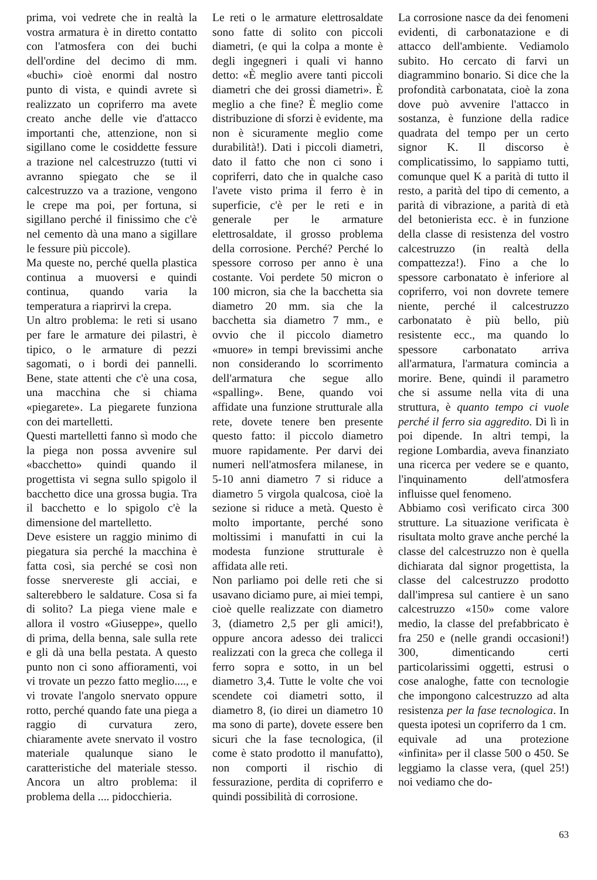prima, voi vedrete che in realtà la vostra armatura è in diretto contatto con l'atmosfera con dei buchi dell'ordine del decimo di mm. «buchi» cioè enormi dal nostro punto di vista, e quindi avrete sì realizzato un copriferro ma avete creato anche delle vie d'attacco importanti che, attenzione, non si sigillano come le cosiddette fessure a trazione nel calcestruzzo (tutti vi avranno spiegato che se il calcestruzzo va a trazione, vengono le crepe ma poi, per fortuna, si sigillano perché il finissimo che c'è nel cemento dà una mano a sigillare le fessure più piccole).
Ma queste no, perché quella plastica continua a muoversi e quindi continua, quando varia la temperatura a riaprirvi la crepa.
Un altro problema: le reti si usano per fare le armature dei pilastri, è tipico, o le armature di pezzi sagomati, o i bordi dei pannelli. Bene, state attenti che c'è una cosa, una macchina che si chiama «piegarete». La piegarete funziona con dei martelletti.
Questi martelletti fanno sì modo che la piega non possa avvenire sul «bacchetto» quindi quando il progettista vi segna sullo spigolo il bacchetto dice una grossa bugia. Tra il bacchetto e lo spigolo c'è la dimensione del martelletto.
Deve esistere un raggio minimo di piegatura sia perché la macchina è fatta così, sia perché se così non fosse snervereste gli acciai, e salterebbero le saldature. Cosa si fa di solito? La piega viene male e allora il vostro «Giuseppe», quello di prima, della benna, sale sulla rete e gli dà una bella pestata. A questo punto non ci sono affioramenti, voi vi trovate un pezzo fatto meglio...., e vi trovate l'angolo snervato oppure rotto, perché quando fate una piega a raggio di curvatura zero, chiaramente avete snervato il vostro materiale qualunque siano le caratteristiche del materiale stesso. Ancora un altro problema: il problema della .... pidocchieria.
Le reti o le armature elettrosaldate sono fatte di solito con piccoli diametri, (e qui la colpa a monte è degli ingegneri i quali vi hanno detto: «È meglio avere tanti piccoli diametri che dei grossi diametri». È meglio a che fine? È meglio come distribuzione di sforzi è evidente, ma non è sicuramente meglio come durabilità!). Dati i piccoli diametri, dato il fatto che non ci sono i copriferri, dato che in qualche caso l'avete visto prima il ferro è in superficie, c'è per le reti e in generale per le armature elettrosaldate, il grosso problema della corrosione. Perché? Perché lo spessore corroso per anno è una costante. Voi perdete 50 micron o 100 micron, sia che la bacchetta sia diametro 20 mm. sia che la bacchetta sia diametro 7 mm., e ovvio che il piccolo diametro «muore» in tempi brevissimi anche non considerando lo scorrimento dell'armatura che segue allo «spalling». Bene, quando voi affidate una funzione strutturale alla rete, dovete tenere ben presente questo fatto: il piccolo diametro muore rapidamente. Per darvi dei numeri nell'atmosfera milanese, in 5-10 anni diametro 7 si riduce a diametro 5 virgola qualcosa, cioè la sezione si riduce a metà. Questo è molto importante, perché sono moltissimi i manufatti in cui la modesta funzione strutturale è affidata alle reti.
Non parliamo poi delle reti che si usavano diciamo pure, ai miei tempi, cioè quelle realizzate con diametro 3, (diametro 2,5 per gli amici!), oppure ancora adesso dei tralicci realizzati con la greca che collega il ferro sopra e sotto, in un bel diametro 3,4. Tutte le volte che voi scendete coi diametri sotto, il diametro 8, (io direi un diametro 10 ma sono di parte), dovete essere ben sicuri che la fase tecnologica, (il come è stato prodotto il manufatto), non comporti il rischio di fessurazione, perdita di copriferro e quindi possibilità di corrosione.
La corrosione nasce da dei fenomeni evidenti, di carbonatazione e di attacco dell'ambiente. Vediamolo subito. Ho cercato di farvi un diagrammino bonario. Si dice che la profondità carbonatata, cioè la zona dove può avvenire l'attacco in sostanza, è funzione della radice quadrata del tempo per un certo signor K. Il discorso è complicatissimo, lo sappiamo tutti, comunque quel K a parità di tutto il resto, a parità del tipo di cemento, a parità di vibrazione, a parità di età del betonierista ecc. è in funzione della classe di resistenza del vostro calcestruzzo (in realtà della compattezza!). Fino a che lo spessore carbonatato è inferiore al copriferro, voi non dovrete temere niente, perché il calcestruzzo carbonatato è più bello, più resistente ecc., ma quando lo spessore carbonatato arriva all'armatura, l'armatura comincia a morire. Bene, quindi il parametro che si assume nella vita di una struttura, è quanto tempo ci vuole perché il ferro sia aggredito. Di lì in poi dipende. In altri tempi, la regione Lombardia, aveva finanziato una ricerca per vedere se e quanto, l'inquinamento dell'atmosfera influisse quel fenomeno.
Abbiamo così verificato circa 300 strutture. La situazione verificata è risultata molto grave anche perché la classe del calcestruzzo non è quella dichiarata dal signor progettista, la classe del calcestruzzo prodotto dall'impresa sul cantiere è un sano calcestruzzo «150» come valore medio, la classe del prefabbricato è fra 250 e (nelle grandi occasioni!) 300, dimenticando certi particolarissimi oggetti, estrusi o cose analoghe, fatte con tecnologie che impongono calcestruzzo ad alta resistenza per la fase tecnologica. In questa ipotesi un copriferro da 1 cm.
equivale ad una protezione «infinita» per il classe 500 o 450. Se leggiamo la classe vera, (quel 25!) noi vediamo che do-
63